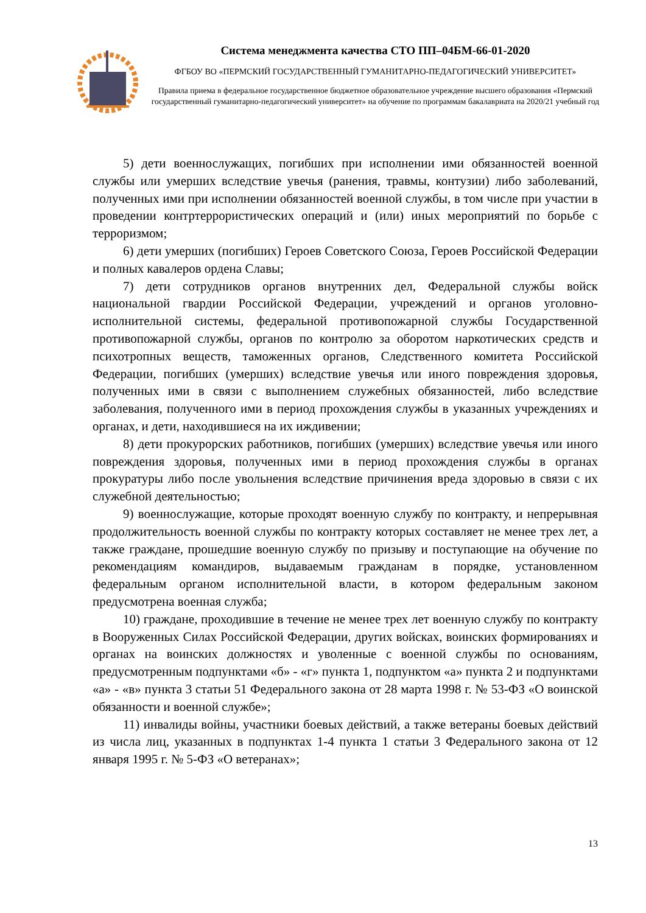Система менеджмента качества СТО ПП–04БМ-66-01-2020
ФГБОУ ВО «ПЕРМСКИЙ ГОСУДАРСТВЕННЫЙ ГУМАНИТАРНО-ПЕДАГОГИЧЕСКИЙ УНИВЕРСИТЕТ»
Правила приема в федеральное государственное бюджетное образовательное учреждение высшего образования «Пермский государственный гуманитарно-педагогический университет» на обучение по программам бакалавриата на 2020/21 учебный год
5) дети военнослужащих, погибших при исполнении ими обязанностей военной службы или умерших вследствие увечья (ранения, травмы, контузии) либо заболеваний, полученных ими при исполнении обязанностей военной службы, в том числе при участии в проведении контртеррористических операций и (или) иных мероприятий по борьбе с терроризмом;
6) дети умерших (погибших) Героев Советского Союза, Героев Российской Федерации и полных кавалеров ордена Славы;
7) дети сотрудников органов внутренних дел, Федеральной службы войск национальной гвардии Российской Федерации, учреждений и органов уголовно-исполнительной системы, федеральной противопожарной службы Государственной противопожарной службы, органов по контролю за оборотом наркотических средств и психотропных веществ, таможенных органов, Следственного комитета Российской Федерации, погибших (умерших) вследствие увечья или иного повреждения здоровья, полученных ими в связи с выполнением служебных обязанностей, либо вследствие заболевания, полученного ими в период прохождения службы в указанных учреждениях и органах, и дети, находившиеся на их иждивении;
8) дети прокурорских работников, погибших (умерших) вследствие увечья или иного повреждения здоровья, полученных ими в период прохождения службы в органах прокуратуры либо после увольнения вследствие причинения вреда здоровью в связи с их служебной деятельностью;
9) военнослужащие, которые проходят военную службу по контракту, и непрерывная продолжительность военной службы по контракту которых составляет не менее трех лет, а также граждане, прошедшие военную службу по призыву и поступающие на обучение по рекомендациям командиров, выдаваемым гражданам в порядке, установленном федеральным органом исполнительной власти, в котором федеральным законом предусмотрена военная служба;
10) граждане, проходившие в течение не менее трех лет военную службу по контракту в Вооруженных Силах Российской Федерации, других войсках, воинских формированиях и органах на воинских должностях и уволенные с военной службы по основаниям, предусмотренным подпунктами «б» - «г» пункта 1, подпунктом «а» пункта 2 и подпунктами «а» - «в» пункта 3 статьи 51 Федерального закона от 28 марта 1998 г. № 53-ФЗ «О воинской обязанности и военной службе»;
11) инвалиды войны, участники боевых действий, а также ветераны боевых действий из числа лиц, указанных в подпунктах 1-4 пункта 1 статьи 3 Федерального закона от 12 января 1995 г. № 5-ФЗ «О ветеранах»;
13